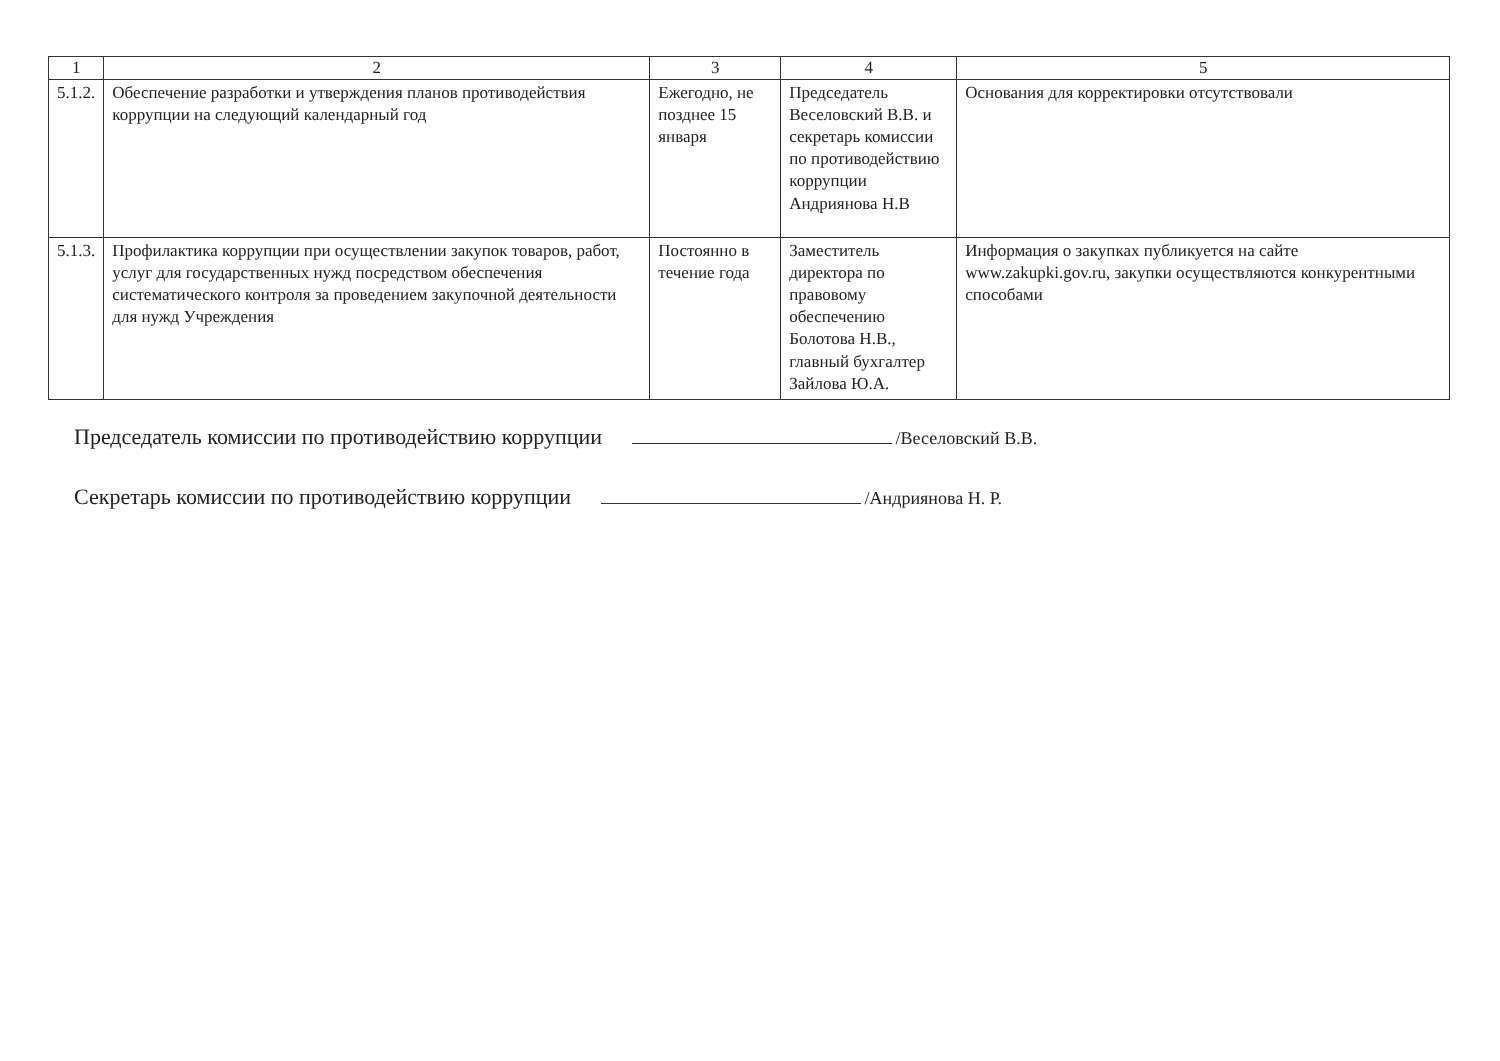| 1 | 2 | 3 | 4 | 5 |
| --- | --- | --- | --- | --- |
| 5.1.2. | Обеспечение разработки и утверждения планов противодействия коррупции на следующий календарный год | Ежегодно, не позднее 15 января | Председатель Веселовский В.В. и секретарь комиссии по противодействию коррупции Андриянова Н.В | Основания для корректировки отсутствовали |
| 5.1.3. | Профилактика коррупции при осуществлении закупок товаров, работ, услуг для государственных нужд посредством обеспечения систематического контроля за проведением закупочной деятельности для нужд Учреждения | Постоянно в течение года | Заместитель директора по правовому обеспечению Болотова Н.В., главный бухгалтер Зайлова Ю.А. | Информация о закупках публикуется на сайте www.zakupki.gov.ru, закупки осуществляются конкурентными способами |
Председатель комиссии по противодействию коррупции /Веселовский В.В.
Секретарь комиссии по противодействию коррупции /Андриянова Н. Р.